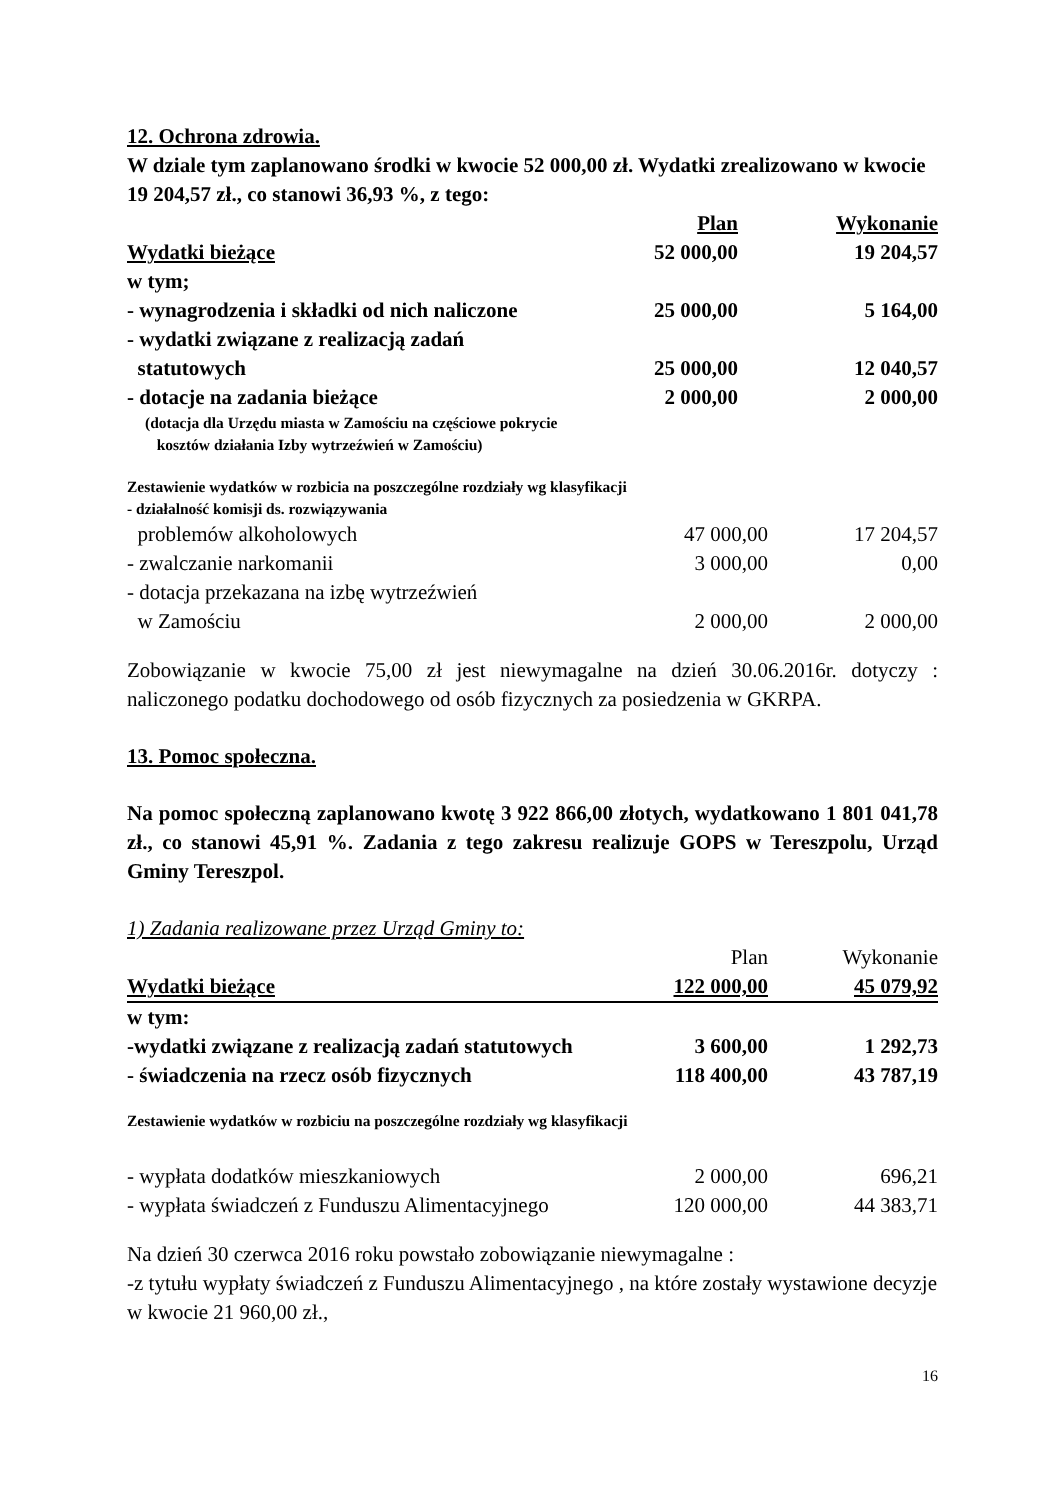12. Ochrona zdrowia.
W dziale tym zaplanowano środki w kwocie 52 000,00 zł. Wydatki zrealizowano w kwocie 19 204,57 zł., co stanowi 36,93 %, z tego:
| | Plan | Wykonanie |
| Wydatki bieżące | 52 000,00 | 19 204,57 |
| w tym; | | |
| - wynagrodzenia i składki od nich naliczone | 25 000,00 | 5 164,00 |
| - wydatki związane z realizacją zadań | | |
| statutowych | 25 000,00 | 12 040,57 |
| - dotacje na zadania bieżące | 2 000,00 | 2 000,00 |
(dotacja dla Urzędu miasta w Zamościu na częściowe pokrycie
kosztów działania Izby wytrzeźwień w Zamościu)
Zestawienie wydatków w rozbicia na poszczególne rozdziały wg klasyfikacji
- działalność komisji ds. rozwiązywania
| problemów alkoholowych | 47 000,00 | 17 204,57 |
| - zwalczanie narkomanii | 3 000,00 | 0,00 |
| - dotacja przekazana na izbę wytrzeźwień | | |
| w Zamościu | 2 000,00 | 2 000,00 |
Zobowiązanie w kwocie 75,00 zł jest niewymagalne na dzień 30.06.2016r. dotyczy : naliczonego podatku dochodowego od osób fizycznych za posiedzenia w GKRPA.
13. Pomoc społeczna.
Na pomoc społeczną zaplanowano kwotę 3 922 866,00 złotych, wydatkowano 1 801 041,78 zł., co stanowi 45,91 %. Zadania z tego zakresu realizuje GOPS w Tereszpolu, Urząd Gminy Tereszpol.
1) Zadania realizowane przez Urząd Gminy to:
| | Plan | Wykonanie |
| Wydatki bieżące | 122 000,00 | 45 079,92 |
| w tym: | | |
| -wydatki związane z realizacją zadań statutowych | 3 600,00 | 1 292,73 |
| - świadczenia na rzecz osób fizycznych | 118 400,00 | 43 787,19 |
Zestawienie wydatków w rozbiciu na poszczególne rozdziały wg klasyfikacji
| - wypłata dodatków mieszkaniowych | 2 000,00 | 696,21 |
| - wypłata świadczeń z Funduszu Alimentacyjnego | 120 000,00 | 44 383,71 |
Na dzień 30 czerwca 2016 roku powstało zobowiązanie niewymagalne :
-z tytułu wypłaty świadczeń z Funduszu Alimentacyjnego , na które zostały wystawione decyzje w kwocie 21 960,00 zł.,
16